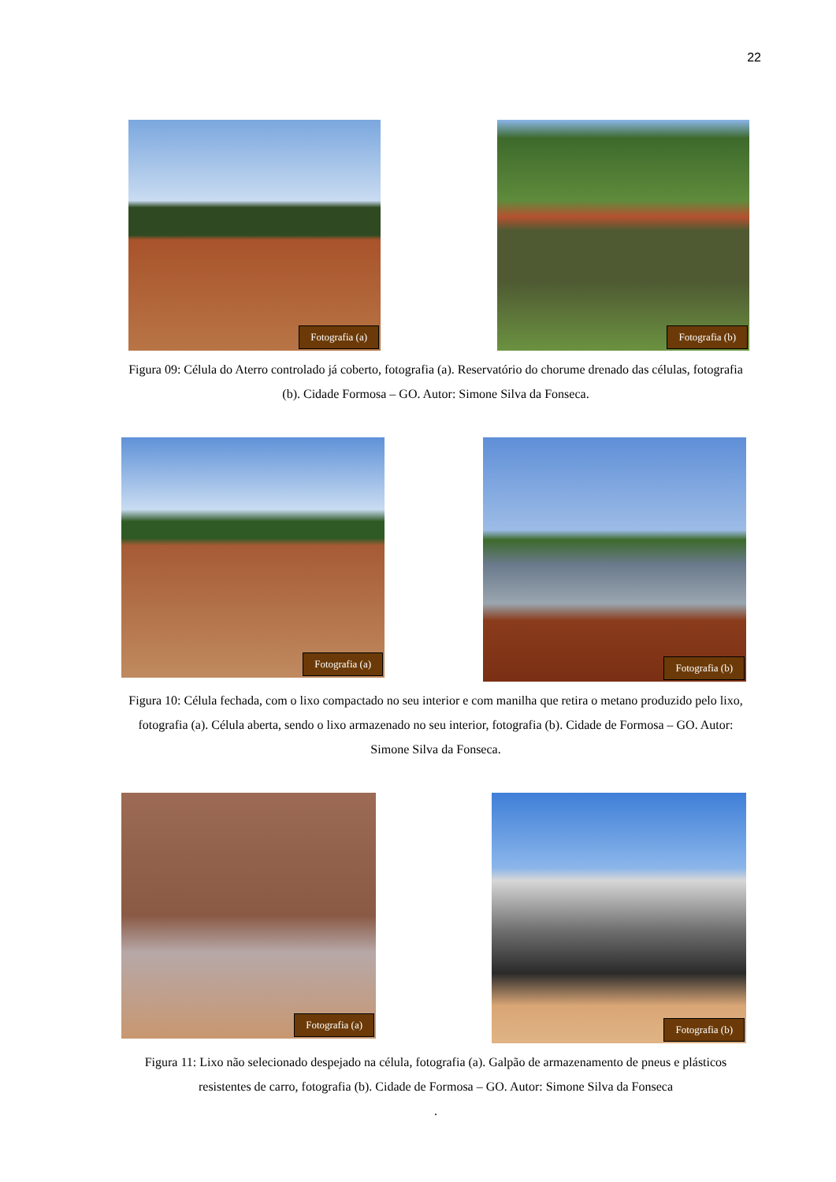22
Fotografia (a)
Fotografia (b)
Figura 09: Célula do Aterro controlado já coberto, fotografia (a). Reservatório do chorume drenado das células, fotografia (b). Cidade Formosa – GO. Autor: Simone Silva da Fonseca.
Fotografia (a)
Fotografia (b)
Figura 10: Célula fechada, com o lixo compactado no seu interior e com manilha que retira o metano produzido pelo lixo, fotografia (a). Célula aberta, sendo o lixo armazenado no seu interior, fotografia (b). Cidade de Formosa – GO. Autor: Simone Silva da Fonseca.
Fotografia (a)
Fotografia (b)
Figura 11: Lixo não selecionado despejado na célula, fotografia (a). Galpão de armazenamento de pneus e plásticos resistentes de carro, fotografia (b). Cidade de Formosa – GO. Autor: Simone Silva da Fonseca
.